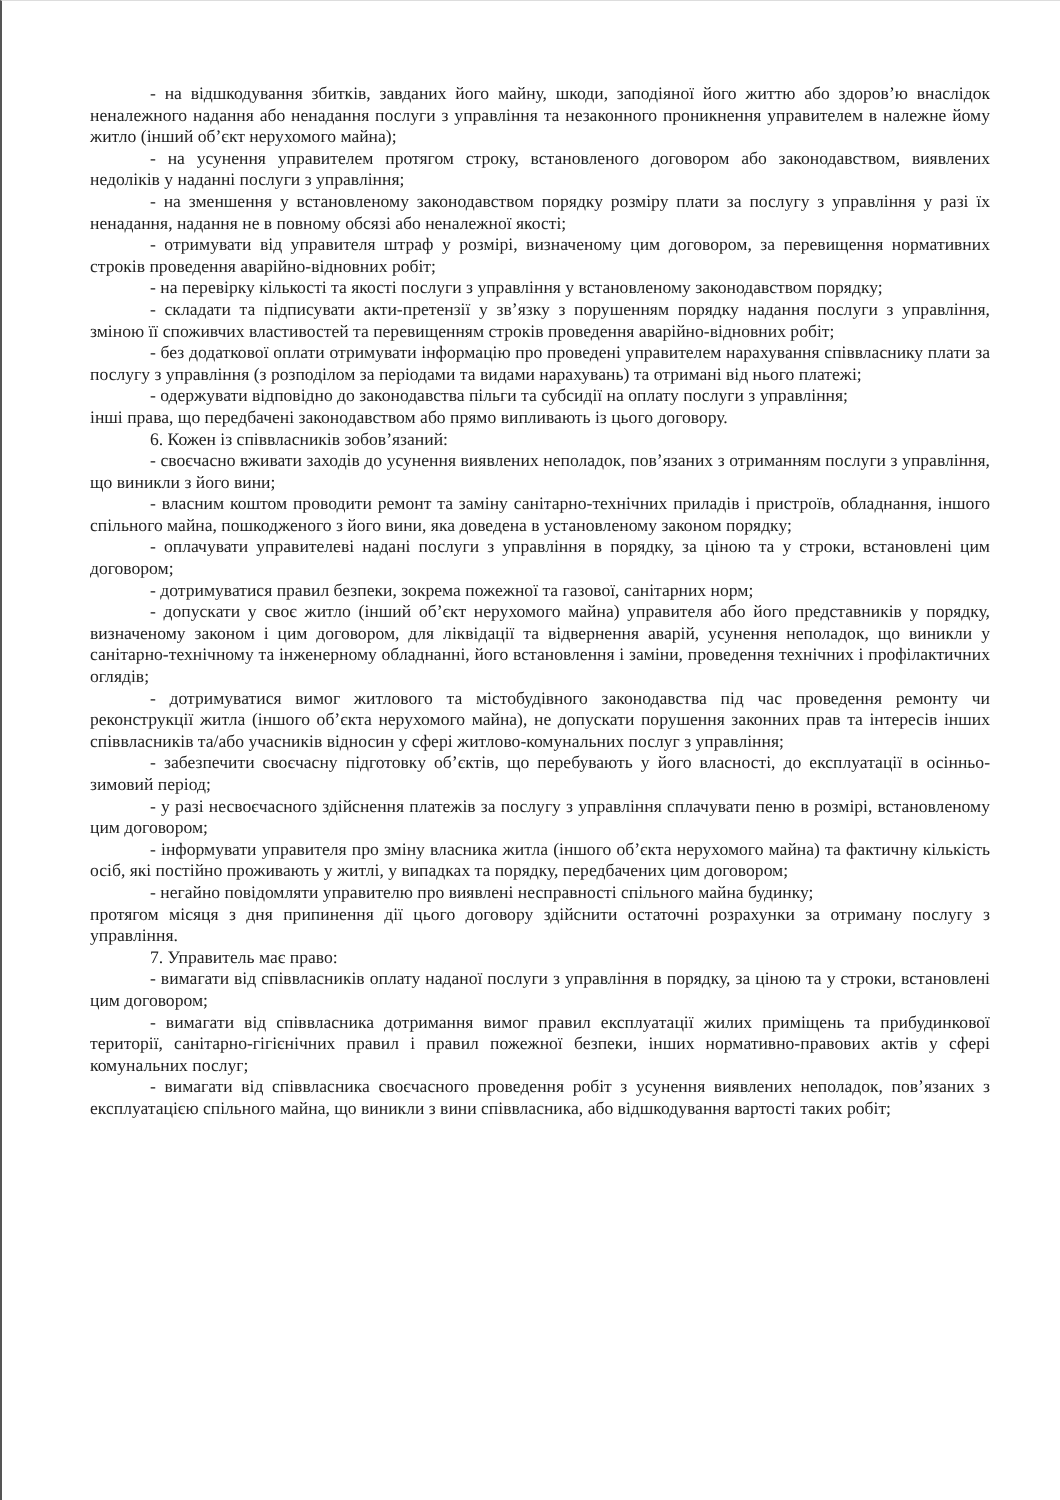- на відшкодування збитків, завданих його майну, шкоди, заподіяної його життю або здоров’ю внаслідок неналежного надання або ненадання послуги з управління та незаконного проникнення управителем в належне йому житло (інший об’єкт нерухомого майна);
- на усунення управителем протягом строку, встановленого договором або законодавством, виявлених недоліків у наданні послуги з управління;
- на зменшення у встановленому законодавством порядку розміру плати за послугу з управління у разі їх ненадання, надання не в повному обсязі або неналежної якості;
- отримувати від управителя штраф у розмірі, визначеному цим договором, за перевищення нормативних строків проведення аварійно-відновних робіт;
- на перевірку кількості та якості послуги з управління у встановленому законодавством порядку;
- складати та підписувати акти-претензії у зв’язку з порушенням порядку надання послуги з управління, зміною її споживчих властивостей та перевищенням строків проведення аварійно-відновних робіт;
- без додаткової оплати отримувати інформацію про проведені управителем нарахування співвласнику плати за послугу з управління (з розподілом за періодами та видами нарахувань) та отримані від нього платежі;
- одержувати відповідно до законодавства пільги та субсидії на оплату послуги з управління;
інші права, що передбачені законодавством або прямо випливають із цього договору.
6. Кожен із співвласників зобов’язаний:
- своєчасно вживати заходів до усунення виявлених неполадок, пов’язаних з отриманням послуги з управління, що виникли з його вини;
- власним коштом проводити ремонт та заміну санітарно-технічних приладів і пристроїв, обладнання, іншого спільного майна, пошкодженого з його вини, яка доведена в установленому законом порядку;
- оплачувати управителеві надані послуги з управління в порядку, за ціною та у строки, встановлені цим договором;
- дотримуватися правил безпеки, зокрема пожежної та газової, санітарних норм;
- допускати у своє житло (інший об’єкт нерухомого майна) управителя або його представників у порядку, визначеному законом і цим договором, для ліквідації та відвернення аварій, усунення неполадок, що виникли у санітарно-технічному та інженерному обладнанні, його встановлення і заміни, проведення технічних і профілактичних оглядів;
- дотримуватися вимог житлового та містобудівного законодавства під час проведення ремонту чи реконструкції житла (іншого об’єкта нерухомого майна), не допускати порушення законних прав та інтересів інших співвласників та/або учасників відносин у сфері житлово-комунальних послуг з управління;
- забезпечити своєчасну підготовку об’єктів, що перебувають у його власності, до експлуатації в осінньо-зимовий період;
- у разі несвоєчасного здійснення платежів за послугу з управління сплачувати пеню в розмірі, встановленому цим договором;
- інформувати управителя про зміну власника житла (іншого об’єкта нерухомого майна) та фактичну кількість осіб, які постійно проживають у житлі, у випадках та порядку, передбачених цим договором;
- негайно повідомляти управителю про виявлені несправності спільного майна будинку;
протягом місяця з дня припинення дії цього договору здійснити остаточні розрахунки за отриману послугу з управління.
7. Управитель має право:
- вимагати від співвласників оплату наданої послуги з управління в порядку, за ціною та у строки, встановлені цим договором;
- вимагати від співвласника дотримання вимог правил експлуатації жилих приміщень та прибудинкової території, санітарно-гігієнічних правил і правил пожежної безпеки, інших нормативно-правових актів у сфері комунальних послуг;
- вимагати від співвласника своєчасного проведення робіт з усунення виявлених неполадок, пов’язаних з експлуатацією спільного майна, що виникли з вини співвласника, або відшкодування вартості таких робіт;